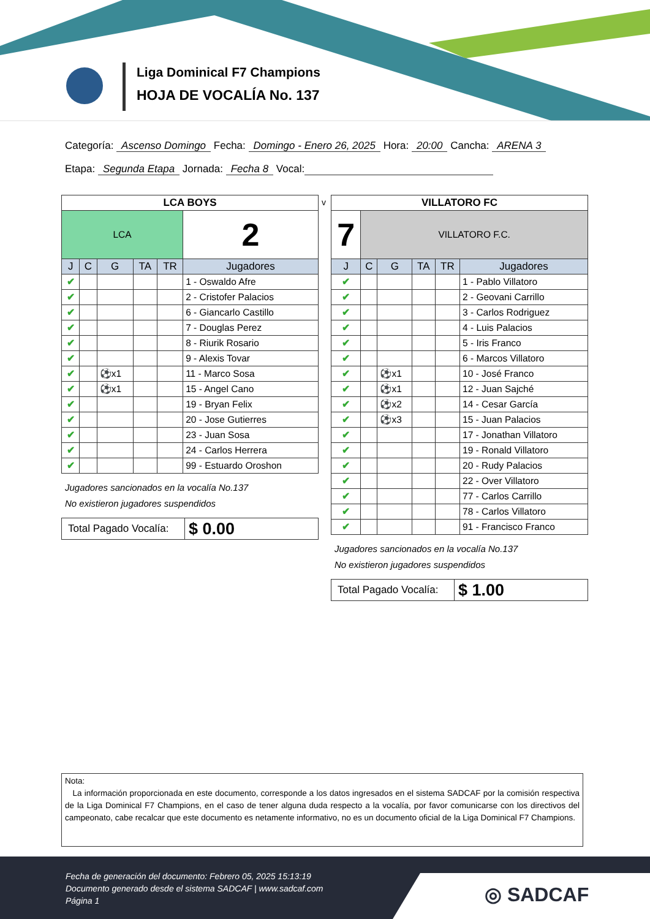Liga Dominical F7 Champions
HOJA DE VOCALÍA No. 137
Categoría: Ascenso Domingo Fecha: Domingo - Enero 26, 2025 Hora: 20:00 Cancha: ARENA 3
Etapa: Segunda Etapa Jornada: Fecha 8 Vocal:
| LCA BOYS | | | | | |
| LCA | | | | | 2 |
| J | C | G | TA | TR | Jugadores |
| ✔ | | | | | 1 - Oswaldo Afre |
| ✔ | | | | | 2 - Cristofer Palacios |
| ✔ | | | | | 6 - Giancarlo Castillo |
| ✔ | | | | | 7 - Douglas Perez |
| ✔ | | | | | 8 - Riurik Rosario |
| ✔ | | | | | 9 - Alexis Tovar |
| ✔ | | ⚽x1 | | | 11 - Marco Sosa |
| ✔ | | ⚽x1 | | | 15 - Angel Cano |
| ✔ | | | | | 19 - Bryan Felix |
| ✔ | | | | | 20 - Jose Gutierres |
| ✔ | | | | | 23 - Juan Sosa |
| ✔ | | | | | 24 - Carlos Herrera |
| ✔ | | | | | 99 - Estuardo Oroshon |
Jugadores sancionados en la vocalía No.137
No existieron jugadores suspendidos
Total Pagado Vocalía: $ 0.00
v
| VILLATORO FC | | | | | |
| 7 | VILLATORO F.C. | | | | |
| J | C | G | TA | TR | Jugadores |
| ✔ | | | | | 1 - Pablo Villatoro |
| ✔ | | | | | 2 - Geovani Carrillo |
| ✔ | | | | | 3 - Carlos Rodriguez |
| ✔ | | | | | 4 - Luis Palacios |
| ✔ | | | | | 5 - Iris Franco |
| ✔ | | | | | 6 - Marcos Villatoro |
| ✔ | | ⚽x1 | | | 10 - José Franco |
| ✔ | | ⚽x1 | | | 12 - Juan Sajché |
| ✔ | | ⚽x2 | | | 14 - Cesar García |
| ✔ | | ⚽x3 | | | 15 - Juan Palacios |
| ✔ | | | | | 17 - Jonathan Villatoro |
| ✔ | | | | | 19 - Ronald Villatoro |
| ✔ | | | | | 20 - Rudy Palacios |
| ✔ | | | | | 22 - Over Villatoro |
| ✔ | | | | | 77 - Carlos Carrillo |
| ✔ | | | | | 78 - Carlos Villatoro |
| ✔ | | | | | 91 - Francisco Franco |
Jugadores sancionados en la vocalía No.137
No existieron jugadores suspendidos
Total Pagado Vocalía: $ 1.00
Nota:
La información proporcionada en este documento, corresponde a los datos ingresados en el sistema SADCAF por la comisión respectiva de la Liga Dominical F7 Champions, en el caso de tener alguna duda respecto a la vocalía, por favor comunicarse con los directivos del campeonato, cabe recalcar que este documento es netamente informativo, no es un documento oficial de la Liga Dominical F7 Champions.
◎ SADCAF
Fecha de generación del documento: Febrero 05, 2025 15:13:19
Documento generado desde el sistema SADCAF | www.sadcaf.com
Página 1